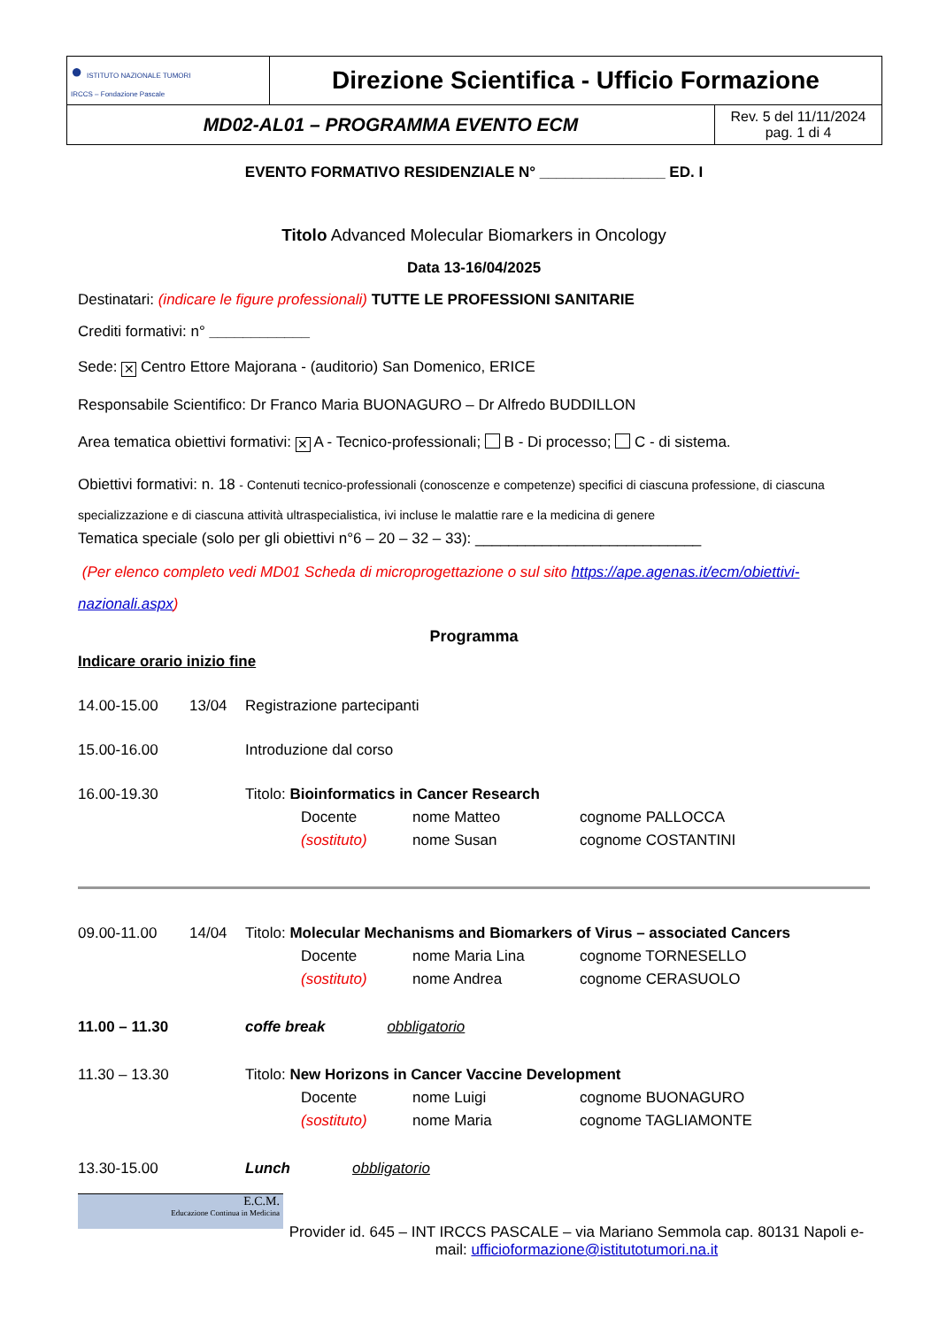| ● ISTITUTO NAZIONALE TUMORI IRCCS – Fondazione Pascale | Direzione Scientifica - Ufficio Formazione | |
| MD02-AL01 – PROGRAMMA EVENTO ECM | | Rev. 5 del 11/11/2024 pag. 1 di 4 |
EVENTO FORMATIVO RESIDENZIALE N° _______________ ED. I
Titolo Advanced Molecular Biomarkers in Oncology
Data 13-16/04/2025
Destinatari: (indicare le figure professionali) TUTTE LE PROFESSIONI SANITARIE
Crediti formativi: n° ____________
Sede: ✕ Centro Ettore Majorana - (auditorio) San Domenico, ERICE
Responsabile Scientifico: Dr Franco Maria BUONAGURO – Dr Alfredo BUDDILLON
Area tematica obiettivi formativi: ✕ A - Tecnico-professionali; B - Di processo; C - di sistema.
Obiettivi formativi: n. 18 - Contenuti tecnico-professionali (conoscenze e competenze) specifici di ciascuna professione, di ciascuna specializzazione e di ciascuna attività ultraspecialistica, ivi incluse le malattie rare e la medicina di genere
Tematica speciale (solo per gli obiettivi n°6 – 20 – 32 – 33): ___________________________
(Per elenco completo vedi MD01 Scheda di microprogettazione o sul sito https://ape.agenas.it/ecm/obiettivi-nazionali.aspx)
Programma
Indicare orario inizio fine
14.00-15.00 13/04 Registrazione partecipanti
15.00-16.00 Introduzione dal corso
16.00-19.30 Titolo: Bioinformatics in Cancer Research
Docente nome Matteo cognome PALLOCCA
(sostituto) nome Susan cognome COSTANTINI
09.00-11.00 14/04 Titolo: Molecular Mechanisms and Biomarkers of Virus – associated Cancers
Docente nome Maria Lina cognome TORNESELLO
(sostituto) nome Andrea cognome CERASUOLO
11.00 – 11.30 coffe break obbligatorio
11.30 – 13.30 Titolo: New Horizons in Cancer Vaccine Development
Docente nome Luigi cognome BUONAGURO
(sostituto) nome Maria cognome TAGLIAMONTE
13.30-15.00 Lunch obbligatorio
E.C.M.
Educazione Continua in Medicina
Provider id. 645 – INT IRCCS PASCALE – via Mariano Semmola cap. 80131 Napoli e-mail: ufficioformazione@istitutotumori.na.it